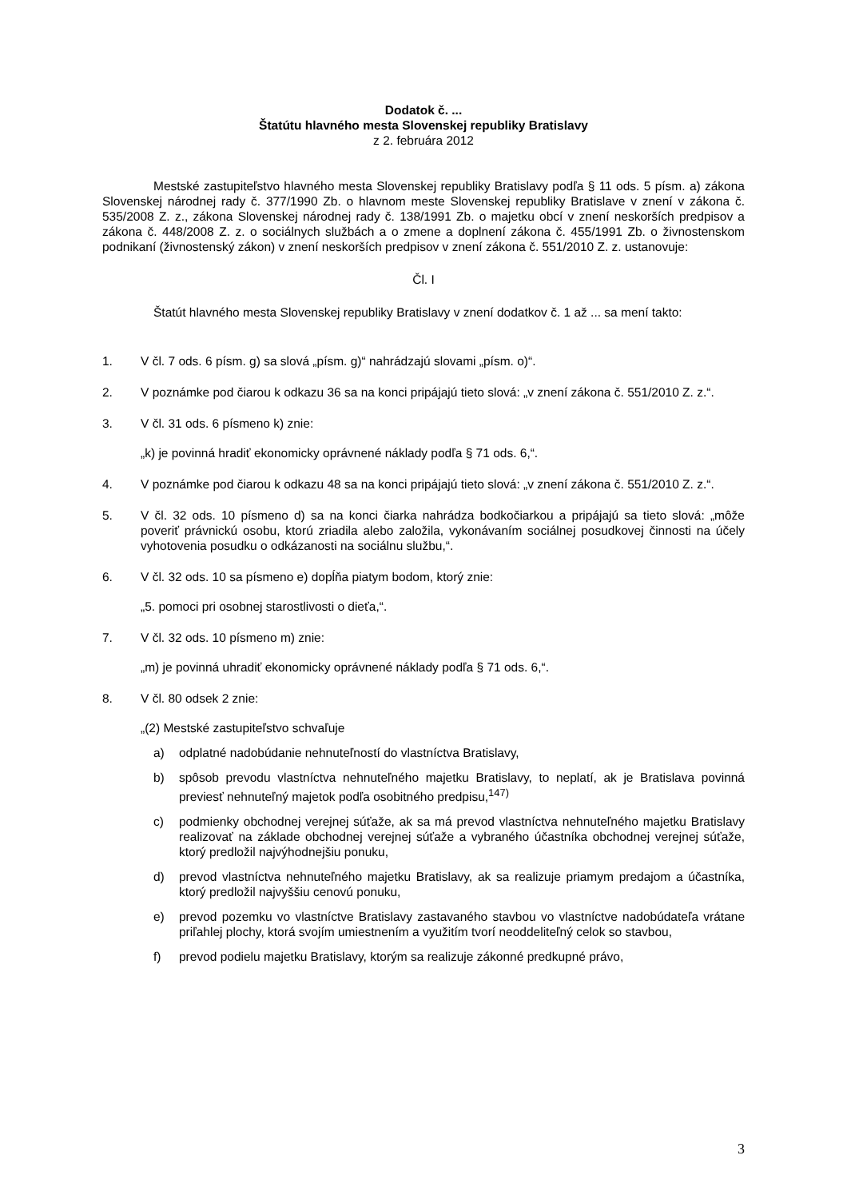Dodatok č. ...
Štatútu hlavného mesta Slovenskej republiky Bratislavy
z 2. februára 2012
Mestské zastupiteľstvo hlavného mesta Slovenskej republiky Bratislavy podľa § 11 ods. 5 písm. a) zákona Slovenskej národnej rady č. 377/1990 Zb. o hlavnom meste Slovenskej republiky Bratislave v znení v zákona č. 535/2008 Z. z., zákona Slovenskej národnej rady č. 138/1991 Zb. o majetku obcí v znení neskorších predpisov a zákona č. 448/2008 Z. z. o sociálnych službách a o zmene a doplnení zákona č. 455/1991 Zb. o živnostenskom podnikaní (živnostenský zákon) v znení neskorších predpisov v znení zákona č. 551/2010 Z. z. ustanovuje:
Čl. I
Štatút hlavného mesta Slovenskej republiky Bratislavy v znení dodatkov č. 1 až ... sa mení takto:
1. V čl. 7 ods. 6 písm. g) sa slová „písm. g)“ nahrádzajú slovami „písm. o)“.
2. V poznámke pod čiarou k odkazu 36 sa na konci pripájajú tieto slová: „v znení zákona č. 551/2010 Z. z.“.
3. V čl. 31 ods. 6 písmeno k) znie:
„k) je povinná hradiť ekonomicky oprávnené náklady podľa § 71 ods. 6,“.
4. V poznámke pod čiarou k odkazu 48 sa na konci pripájajú tieto slová: „v znení zákona č. 551/2010 Z. z.“.
5. V čl. 32 ods. 10 písmeno d) sa na konci čiarka nahrádza bodkočiarkou a pripájajú sa tieto slová: „môže poveriť právnickú osobu, ktorú zriadila alebo založila, vykonávaním sociálnej posudkovej činnosti na účely vyhotovenia posudku o odkázanosti na sociálnu službu,“.
6. V čl. 32 ods. 10 sa písmeno e) dopĺňa piatym bodom, ktorý znie:
„5. pomoci pri osobnej starostlivosti o dieťa,“.
7. V čl. 32 ods. 10 písmeno m) znie:
„m) je povinná uhradiť ekonomicky oprávnené náklady podľa § 71 ods. 6,“.
8. V čl. 80 odsek 2 znie:
„(2) Mestské zastupiteľstvo schvaľuje
a) odplatné nadobúdanie nehnuteľností do vlastníctva Bratislavy,
b) spôsob prevodu vlastníctva nehnuteľného majetku Bratislavy, to neplatí, ak je Bratislava povinná previesť nehnuteľný majetok podľa osobitného predpisu,<sup>147)</sup>
c) podmienky obchodnej verejnej súťaže, ak sa má prevod vlastníctva nehnuteľného majetku Bratislavy realizovať na základe obchodnej verejnej súťaže a vybraného účastníka obchodnej verejnej súťaže, ktorý predložil najvýhodnejšiu ponuku,
d) prevod vlastníctva nehnuteľného majetku Bratislavy, ak sa realizuje priamym predajom a účastníka, ktorý predložil najvyššiu cenovú ponuku,
e) prevod pozemku vo vlastníctve Bratislavy zastavaného stavbou vo vlastníctve nadobúdateľa vrátane priľahlej plochy, ktorá svojím umiestnením a využitím tvorí neoddeliteľný celok so stavbou,
f) prevod podielu majetku Bratislavy, ktorým sa realizuje zákonné predkupné právo,
3